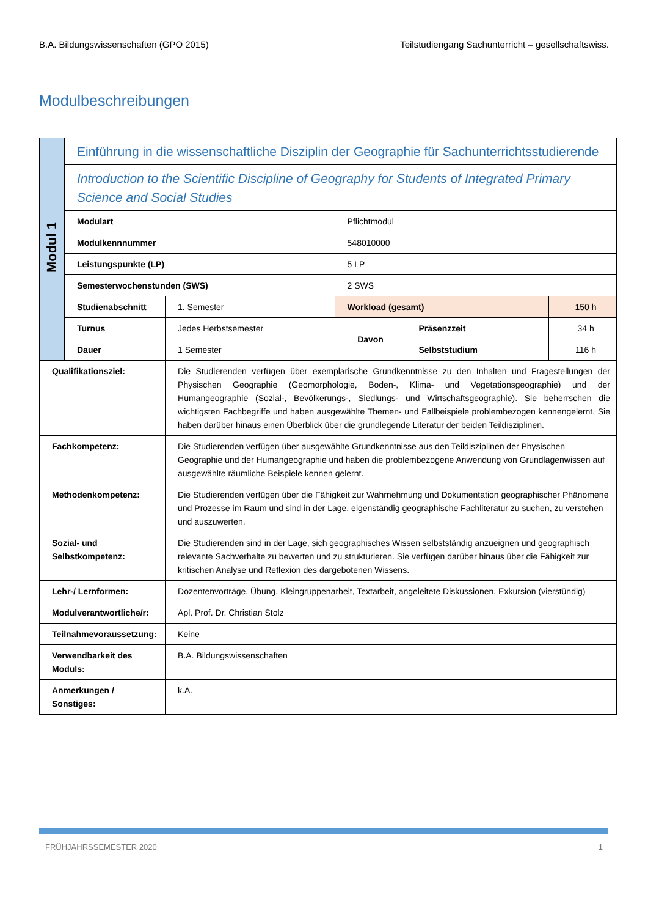B.A. Bildungswissenschaften (GPO 2015) Teilstudiengang Sachunterricht – gesellschaftswiss.
Modulbeschreibungen
| Modul 1 | Einführung in die wissenschaftliche Disziplin der Geographie für Sachunterrichtsstudierende | | | | |
| | Introduction to the Scientific Discipline of Geography for Students of Integrated Primary Science and Social Studies | | | | |
| | Modulart | | Pflichtmodul | | |
| | Modulkennnummer | | 548010000 | | |
| | Leistungspunkte (LP) | | 5 LP | | |
| | Semesterwochenstunden (SWS) | | 2 SWS | | |
| | Studienabschnitt | 1. Semester | Workload (gesamt) | | 150 h |
| | Turnus | Jedes Herbstsemester | Davon | Präsenzzeit | 34 h |
| | Dauer | 1 Semester | | Selbststudium | 116 h |
| Qualifikationsziel: | | Die Studierenden verfügen über exemplarische Grundkenntnisse zu den Inhalten und Fragestellungen der Physischen Geographie (Geomorphologie, Boden-, Klima- und Vegetationsgeographie) und der Humangeographie (Sozial-, Bevölkerungs-, Siedlungs- und Wirtschaftsgeographie). Sie beherrschen die wichtigsten Fachbegriffe und haben ausgewählte Themen- und Fallbeispiele problembezogen kennengelernt. Sie haben darüber hinaus einen Überblick über die grundlegende Literatur der beiden Teildisziplinen. | | | |
| Fachkompetenz: | | Die Studierenden verfügen über ausgewählte Grundkenntnisse aus den Teildisziplinen der Physischen Geographie und der Humangeographie und haben die problembezogene Anwendung von Grundlagenwissen auf ausgewählte räumliche Beispiele kennen gelernt. | | | |
| Methodenkompetenz: | | Die Studierenden verfügen über die Fähigkeit zur Wahrnehmung und Dokumentation geographischer Phänomene und Prozesse im Raum und sind in der Lage, eigenständig geographische Fachliteratur zu suchen, zu verstehen und auszuwerten. | | | |
| Sozial- und Selbstkompetenz: | | Die Studierenden sind in der Lage, sich geographisches Wissen selbstständig anzueignen und geographisch relevante Sachverhalte zu bewerten und zu strukturieren. Sie verfügen darüber hinaus über die Fähigkeit zur kritischen Analyse und Reflexion des dargebotenen Wissens. | | | |
| Lehr-/ Lernformen: | | Dozentenvorträge, Übung, Kleingruppenarbeit, Textarbeit, angeleitete Diskussionen, Exkursion (vierstündig) | | | |
| Modulverantwortliche/r: | | Apl. Prof. Dr. Christian Stolz | | | |
| Teilnahmevoraussetzung: | | Keine | | | |
| Verwendbarkeit des Moduls: | | B.A. Bildungswissenschaften | | | |
| Anmerkungen / Sonstiges: | | k.A. | | | |
FRÜHJAHRSSEMESTER 2020 1